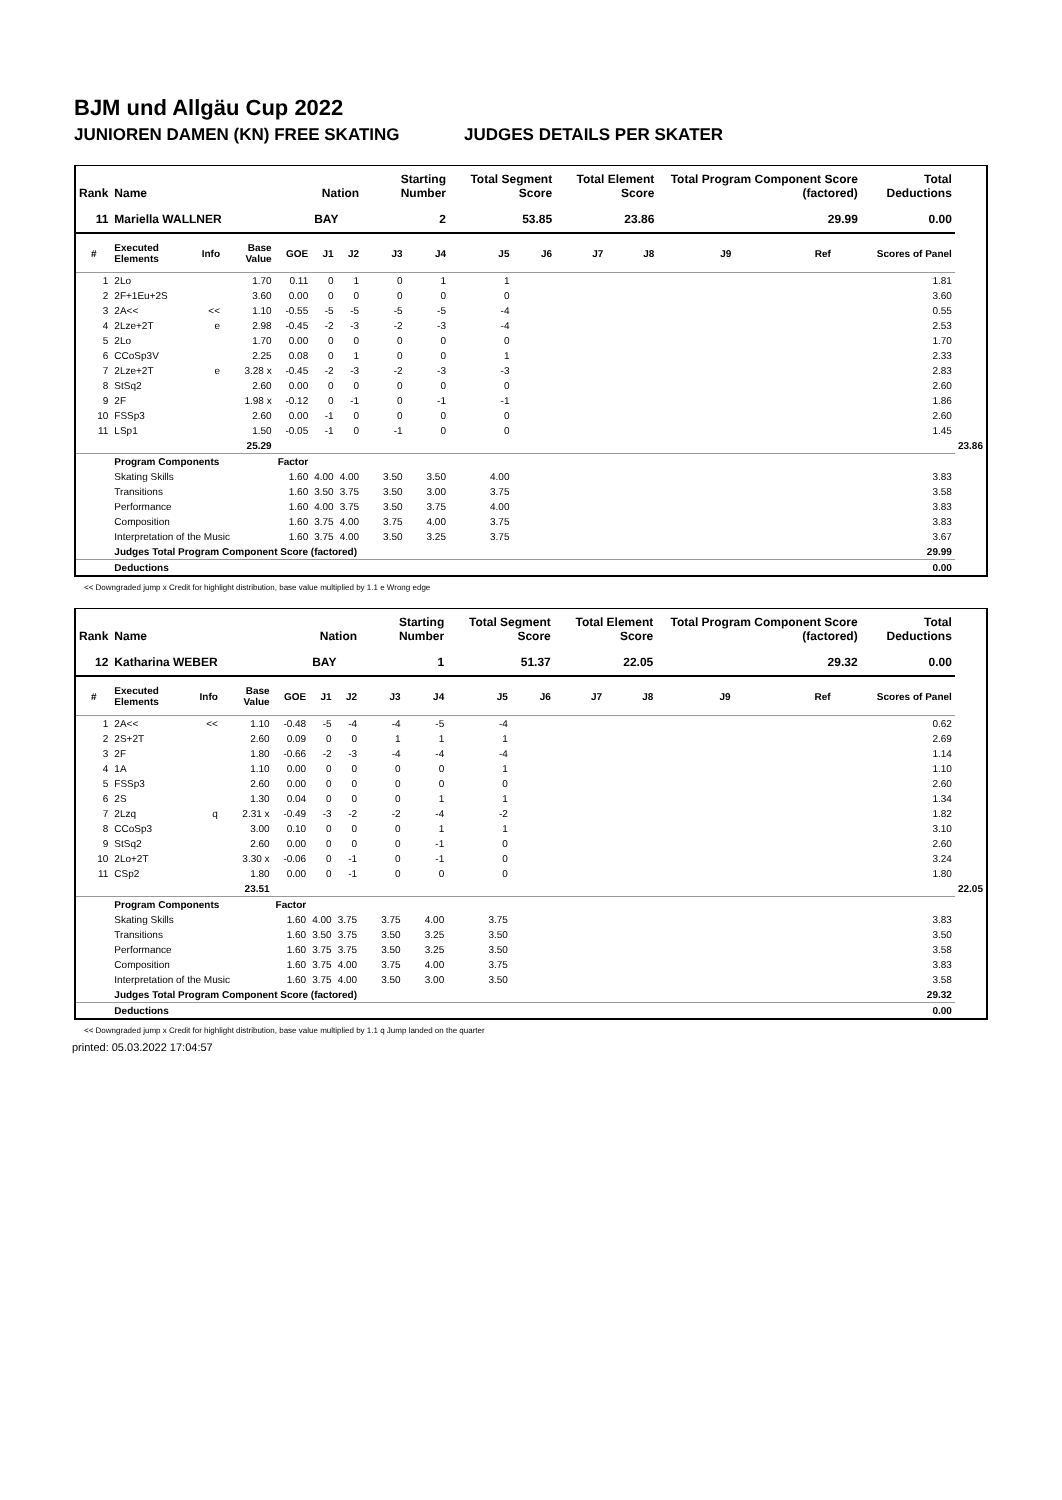BJM und Allgäu Cup 2022
JUNIOREN DAMEN (KN) FREE SKATING JUDGES DETAILS PER SKATER
| Rank | Name | | | | Nation | | Starting Number | | Total Segment Score | | Total Element Score | | Total Program Component Score (factored) | | | Total Deductions | |
| --- | --- | --- | --- | --- | --- | --- | --- | --- | --- | --- | --- | --- | --- | --- | --- | --- | --- |
| 11 | Mariella WALLNER | | | | BAY | | 2 | | 53.85 | | 23.86 | | 29.99 | | | 0.00 | |
| # | Executed Elements | Info | Base Value | GOE | J1 | J2 | J3 | J4 | J5 | J6 | J7 | J8 | J9 | Ref | | Scores of Panel | |
| 1 | 2Lo | | 1.70 | 0.11 | 0 | 1 | 0 | 1 | 1 | | | | | | | 1.81 | |
| 2 | 2F+1Eu+2S | | 3.60 | 0.00 | 0 | 0 | 0 | 0 | 0 | | | | | | | 3.60 | |
| 3 | 2A<< | << | 1.10 | -0.55 | -5 | -5 | -5 | -5 | -4 | | | | | | | 0.55 | |
| 4 | 2Lze+2T | e | 2.98 | -0.45 | -2 | -3 | -2 | -3 | -4 | | | | | | | 2.53 | |
| 5 | 2Lo | | 1.70 | 0.00 | 0 | 0 | 0 | 0 | 0 | | | | | | | 1.70 | |
| 6 | CCoSp3V | | 2.25 | 0.08 | 0 | 1 | 0 | 0 | 1 | | | | | | | 2.33 | |
| 7 | 2Lze+2T | e | 3.28 x | -0.45 | -2 | -3 | -2 | -3 | -3 | | | | | | | 2.83 | |
| 8 | StSq2 | | 2.60 | 0.00 | 0 | 0 | 0 | 0 | 0 | | | | | | | 2.60 | |
| 9 | 2F | | 1.98 x | -0.12 | 0 | -1 | 0 | -1 | -1 | | | | | | | 1.86 | |
| 10 | FSSp3 | | 2.60 | 0.00 | -1 | 0 | 0 | 0 | 0 | | | | | | | 2.60 | |
| 11 | LSp1 | | 1.50 | -0.05 | -1 | 0 | -1 | 0 | 0 | | | | | | | 1.45 | |
| | | | 25.29 | | | | | | | | | | | | | | 23.86 |
| | Program Components | | | Factor | | | | | | | | | | | | | |
| | Skating Skills | | | 1.60 | 4.00 | 4.00 | 3.50 | 3.50 | 4.00 | | | | | | | 3.83 | |
| | Transitions | | | 1.60 | 3.50 | 3.75 | 3.50 | 3.00 | 3.75 | | | | | | | 3.58 | |
| | Performance | | | 1.60 | 4.00 | 3.75 | 3.50 | 3.75 | 4.00 | | | | | | | 3.83 | |
| | Composition | | | 1.60 | 3.75 | 4.00 | 3.75 | 4.00 | 3.75 | | | | | | | 3.83 | |
| | Interpretation of the Music | | | 1.60 | 3.75 | 4.00 | 3.50 | 3.25 | 3.75 | | | | | | | 3.67 | |
| | Judges Total Program Component Score (factored) | | | | | | | | | | | | | | | 29.99 | |
| | Deductions | | | | | | | | | | | | | | | 0.00 | |
<< Downgraded jump x Credit for highlight distribution, base value multiplied by 1.1 e Wrong edge
| Rank | Name | | | | Nation | | Starting Number | | Total Segment Score | | Total Element Score | | Total Program Component Score (factored) | | | Total Deductions | |
| --- | --- | --- | --- | --- | --- | --- | --- | --- | --- | --- | --- | --- | --- | --- | --- | --- | --- |
| 12 | Katharina WEBER | | | | BAY | | 1 | | 51.37 | | 22.05 | | 29.32 | | | 0.00 | |
| # | Executed Elements | Info | Base Value | GOE | J1 | J2 | J3 | J4 | J5 | J6 | J7 | J8 | J9 | Ref | | Scores of Panel | |
| 1 | 2A<< | << | 1.10 | -0.48 | -5 | -4 | -4 | -5 | -4 | | | | | | | 0.62 | |
| 2 | 2S+2T | | 2.60 | 0.09 | 0 | 0 | 1 | 1 | 1 | | | | | | | 2.69 | |
| 3 | 2F | | 1.80 | -0.66 | -2 | -3 | -4 | -4 | -4 | | | | | | | 1.14 | |
| 4 | 1A | | 1.10 | 0.00 | 0 | 0 | 0 | 0 | 1 | | | | | | | 1.10 | |
| 5 | FSSp3 | | 2.60 | 0.00 | 0 | 0 | 0 | 0 | 0 | | | | | | | 2.60 | |
| 6 | 2S | | 1.30 | 0.04 | 0 | 0 | 0 | 1 | 1 | | | | | | | 1.34 | |
| 7 | 2Lzq | q | 2.31 x | -0.49 | -3 | -2 | -2 | -4 | -2 | | | | | | | 1.82 | |
| 8 | CCoSp3 | | 3.00 | 0.10 | 0 | 0 | 0 | 1 | 1 | | | | | | | 3.10 | |
| 9 | StSq2 | | 2.60 | 0.00 | 0 | 0 | 0 | -1 | 0 | | | | | | | 2.60 | |
| 10 | 2Lo+2T | | 3.30 x | -0.06 | 0 | -1 | 0 | -1 | 0 | | | | | | | 3.24 | |
| 11 | CSp2 | | 1.80 | 0.00 | 0 | -1 | 0 | 0 | 0 | | | | | | | 1.80 | |
| | | | 23.51 | | | | | | | | | | | | | | 22.05 |
| | Program Components | | | Factor | | | | | | | | | | | | | |
| | Skating Skills | | | 1.60 | 4.00 | 3.75 | 3.75 | 4.00 | 3.75 | | | | | | | 3.83 | |
| | Transitions | | | 1.60 | 3.50 | 3.75 | 3.50 | 3.25 | 3.50 | | | | | | | 3.50 | |
| | Performance | | | 1.60 | 3.75 | 3.75 | 3.50 | 3.25 | 3.50 | | | | | | | 3.58 | |
| | Composition | | | 1.60 | 3.75 | 4.00 | 3.75 | 4.00 | 3.75 | | | | | | | 3.83 | |
| | Interpretation of the Music | | | 1.60 | 3.75 | 4.00 | 3.50 | 3.00 | 3.50 | | | | | | | 3.58 | |
| | Judges Total Program Component Score (factored) | | | | | | | | | | | | | | | 29.32 | |
| | Deductions | | | | | | | | | | | | | | | 0.00 | |
<< Downgraded jump x Credit for highlight distribution, base value multiplied by 1.1 q Jump landed on the quarter
printed: 05.03.2022 17:04:57